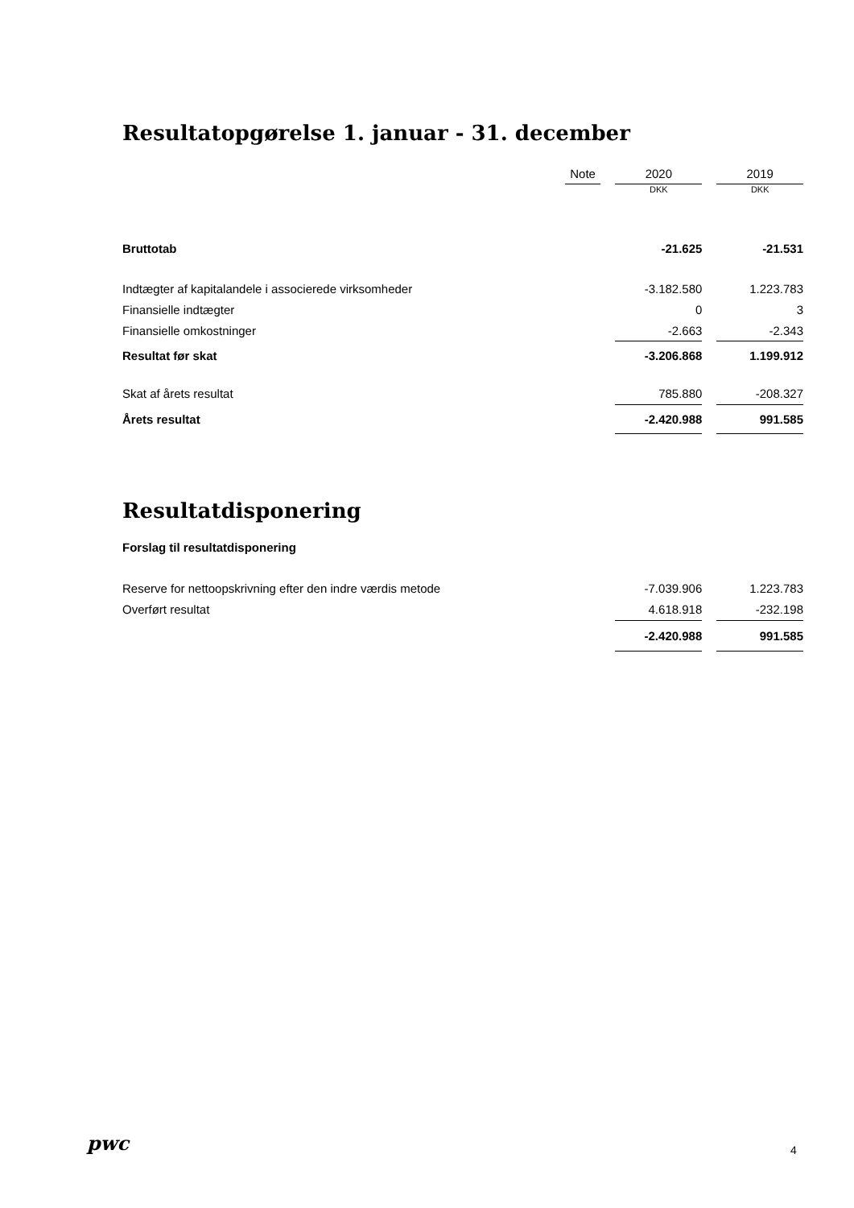Resultatopgørelse 1. januar - 31. december
| | Note | | 2020 | | 2019 |
| | | | DKK | | DKK |
| Bruttotab | | | -21.625 | | -21.531 |
| Indtægter af kapitalandele i associerede virksomheder | | | -3.182.580 | | 1.223.783 |
| Finansielle indtægter | | | 0 | | 3 |
| Finansielle omkostninger | | | -2.663 | | -2.343 |
| Resultat før skat | | | -3.206.868 | | 1.199.912 |
| Skat af årets resultat | | | 785.880 | | -208.327 |
| Årets resultat | | | -2.420.988 | | 991.585 |
Resultatdisponering
Forslag til resultatdisponering
| Reserve for nettoopskrivning efter den indre værdis metode | | | -7.039.906 | | 1.223.783 |
| Overført resultat | | | 4.618.918 | | -232.198 |
| | | | -2.420.988 | | 991.585 |
pwc 4